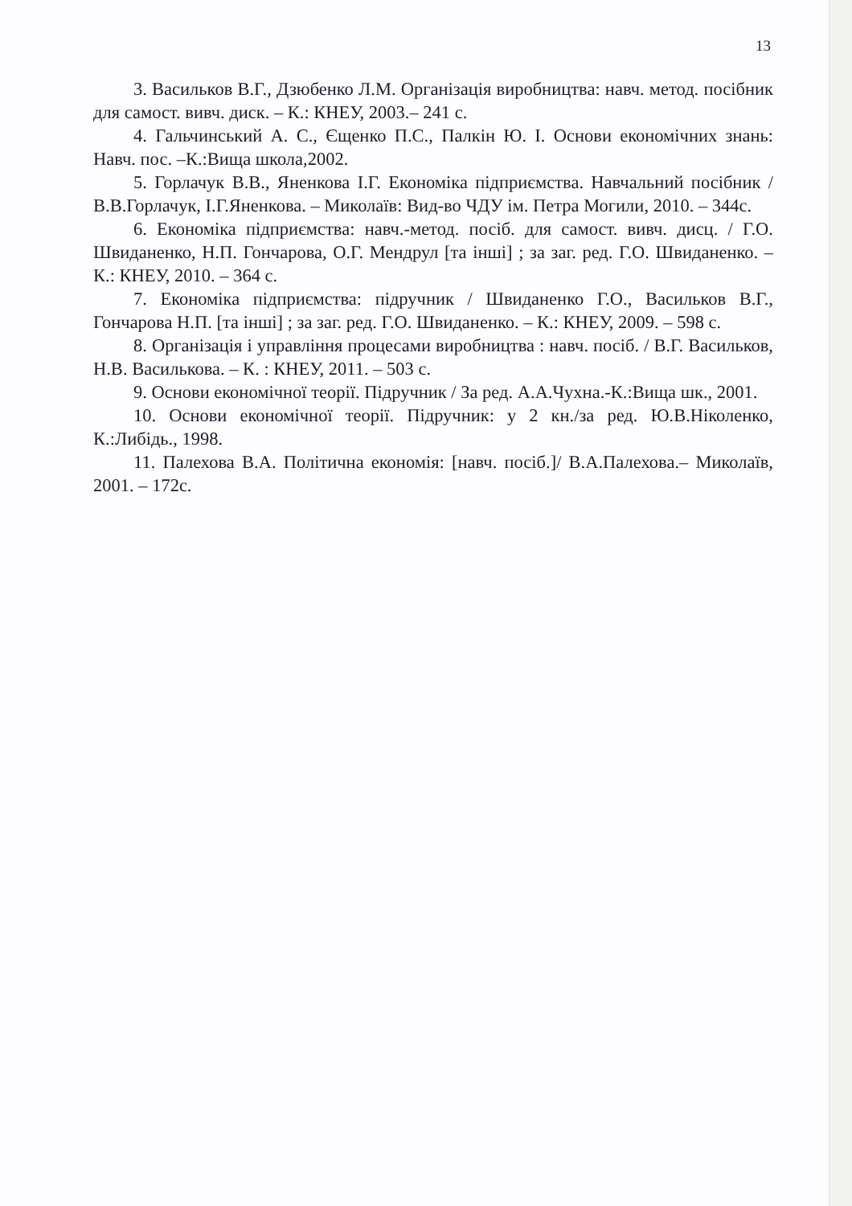13
3. Васильков В.Г., Дзюбенко Л.М. Організація виробництва: навч. метод. посібник для самост. вивч. диск. – К.: КНЕУ, 2003.– 241 с.
4. Гальчинський А. С., Єщенко П.С., Палкін Ю. І. Основи економічних знань: Навч. пос. –К.:Вища школа,2002.
5. Горлачук В.В., Яненкова І.Г. Економіка підприємства. Навчальний посібник /В.В.Горлачук, І.Г.Яненкова. – Миколаїв: Вид-во ЧДУ ім. Петра Могили, 2010. – 344с.
6. Економіка підприємства: навч.-метод. посіб. для самост. вивч. дисц. / Г.О. Швиданенко, Н.П. Гончарова, О.Г. Мендрул [та інші] ; за заг. ред. Г.О. Швиданенко. – К.: КНЕУ, 2010. – 364 с.
7. Економіка підприємства: підручник / Швиданенко Г.О., Васильков В.Г., Гончарова Н.П. [та інші] ; за заг. ред. Г.О. Швиданенко. – К.: КНЕУ, 2009. – 598 с.
8. Організація і управління процесами виробництва : навч. посіб. / В.Г. Васильков, Н.В. Василькова. – К. : КНЕУ, 2011. – 503 с.
9. Основи економічної теорії. Підручник / За ред. А.А.Чухна.-К.:Вища шк., 2001.
10. Основи економічної теорії. Підручник: у 2 кн./за ред. Ю.В.Ніколенко, К.:Либідь., 1998.
11. Палехова В.А. Політична економія: [навч. посіб.]/ В.А.Палехова.– Миколаїв, 2001. – 172с.